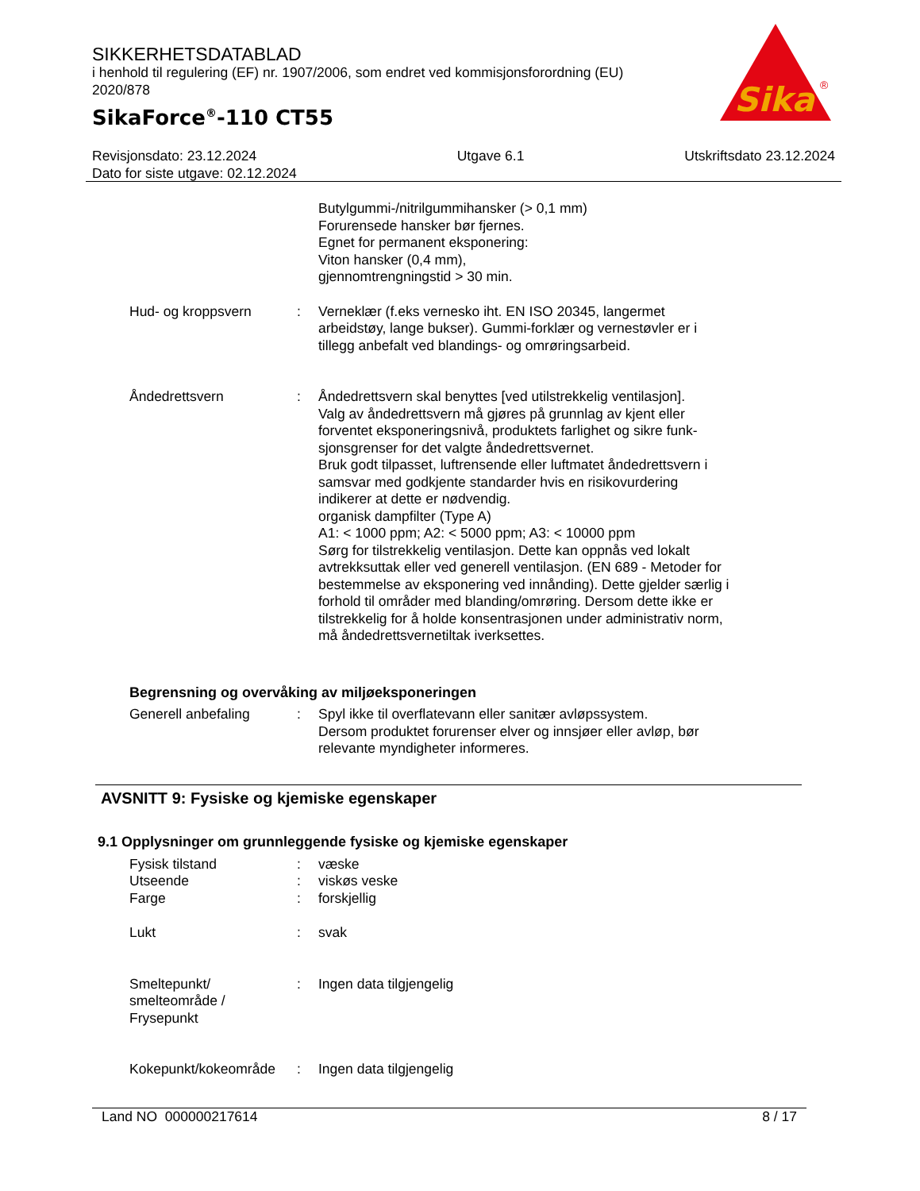SIKKERHETSDATABLAD
i henhold til regulering (EF) nr. 1907/2006, som endret ved kommisjonsforordning (EU) 2020/878
SikaForce<sup>®</sup>-110 CT55
Sika
®
Revisjonsdato: 23.12.2024
Dato for siste utgave: 02.12.2024
Utgave 6.1 Utskriftsdato 23.12.2024
Butylgummi-/nitrilgummihansker (> 0,1 mm)
Forurensede hansker bør fjernes.
Egnet for permanent eksponering:
Viton hansker (0,4 mm),
gjennomtrengningstid > 30 min.
Hud- og kroppsvern : Verneklær (f.eks vernesko iht. EN ISO 20345, langermet arbeidstøy, lange bukser). Gummi-forklær og vernestøvler er i tillegg anbefalt ved blandings- og omrøringsarbeid.
Åndedrettsvern : Åndedrettsvern skal benyttes [ved utilstrekkelig ventilasjon].
Valg av åndedrettsvern må gjøres på grunnlag av kjent eller forventet eksponeringsnivå, produktets farlighet og sikre funk-sjonsgrenser for det valgte åndedrettsvernet.
Bruk godt tilpasset, luftrensende eller luftmatet åndedrettsvern i samsvar med godkjente standarder hvis en risikovurdering indikerer at dette er nødvendig.
organisk dampfilter (Type A)
A1: < 1000 ppm; A2: < 5000 ppm; A3: < 10000 ppm
Sørg for tilstrekkelig ventilasjon. Dette kan oppnås ved lokalt avtrekksuttak eller ved generell ventilasjon. (EN 689 - Metoder for bestemmelse av eksponering ved innånding). Dette gjelder særlig i forhold til områder med blanding/omrøring. Dersom dette ikke er tilstrekkelig for å holde konsentrasjonen under administrativ norm, må åndedrettsvernetiltak iverksettes.
Begrensning og overvåking av miljøeksponeringen
Generell anbefaling : Spyl ikke til overflatevann eller sanitær avløpssystem.
Dersom produktet forurenser elver og innsjøer eller avløp, bør relevante myndigheter informeres.
AVSNITT 9: Fysiske og kjemiske egenskaper
9.1 Opplysninger om grunnleggende fysiske og kjemiske egenskaper
Fysisk tilstand : væske
Utseende : viskøs veske
Farge : forskjellig
Lukt : svak
Smeltepunkt/ smelteområde / Frysepunkt
: Ingen data tilgjengelig
Kokepunkt/kokeområde : Ingen data tilgjengelig
Land NO 000000217614 8 / 17